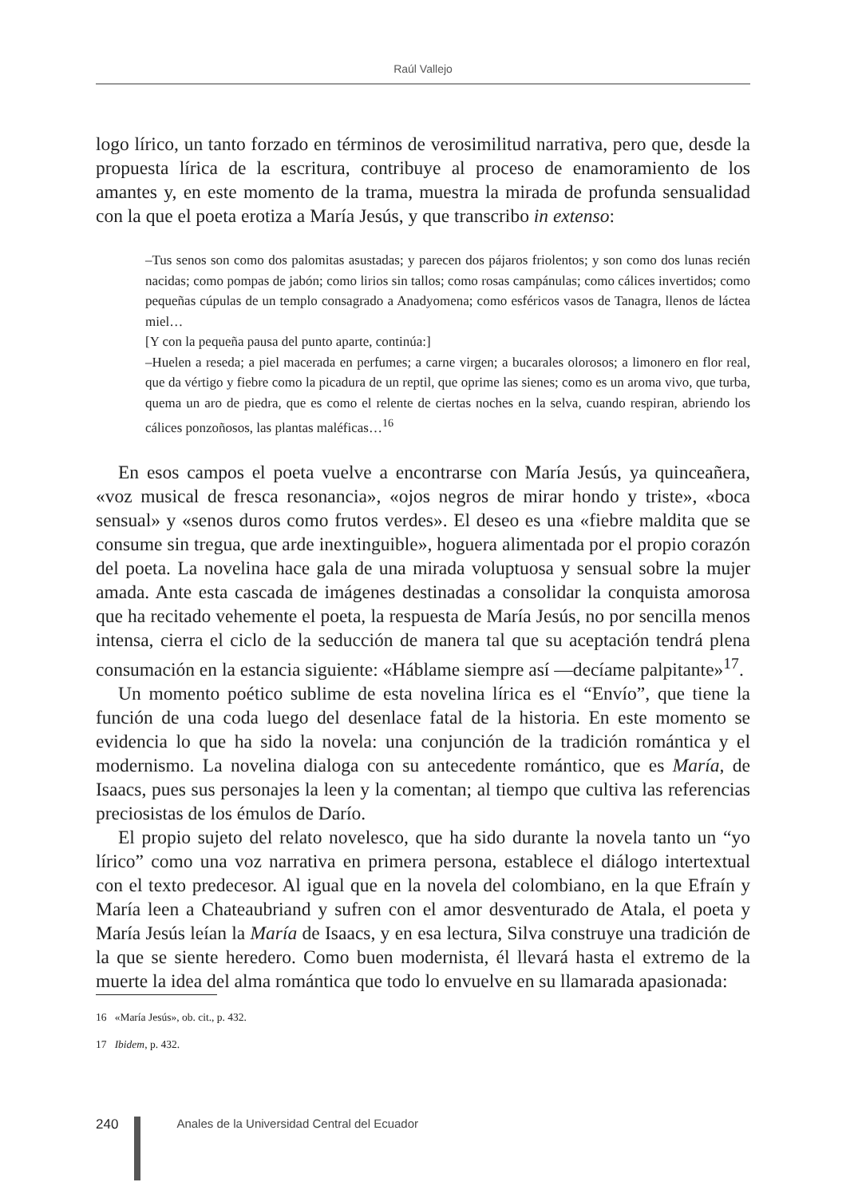Raúl Vallejo
logo lírico, un tanto forzado en términos de verosimilitud narrativa, pero que, desde la propuesta lírica de la escritura, contribuye al proceso de enamoramiento de los amantes y, en este momento de la trama, muestra la mirada de profunda sensualidad con la que el poeta erotiza a María Jesús, y que transcribo in extenso:
–Tus senos son como dos palomitas asustadas; y parecen dos pájaros friolentos; y son como dos lunas recién nacidas; como pompas de jabón; como lirios sin tallos; como rosas campánulas; como cálices invertidos; como pequeñas cúpulas de un templo consagrado a Anadyomena; como esféricos vasos de Tanagra, llenos de láctea miel…
[Y con la pequeña pausa del punto aparte, continúa:]
–Huelen a reseda; a piel macerada en perfumes; a carne virgen; a bucarales olorosos; a limonero en flor real, que da vértigo y fiebre como la picadura de un reptil, que oprime las sienes; como es un aroma vivo, que turba, quema un aro de piedra, que es como el relente de ciertas noches en la selva, cuando respiran, abriendo los cálices ponzoñosos, las plantas maléficas…<sup>16</sup>
En esos campos el poeta vuelve a encontrarse con María Jesús, ya quinceañera, «voz musical de fresca resonancia», «ojos negros de mirar hondo y triste», «boca sensual» y «senos duros como frutos verdes». El deseo es una «fiebre maldita que se consume sin tregua, que arde inextinguible», hoguera alimentada por el propio corazón del poeta. La novelina hace gala de una mirada voluptuosa y sensual sobre la mujer amada. Ante esta cascada de imágenes destinadas a consolidar la conquista amorosa que ha recitado vehemente el poeta, la respuesta de María Jesús, no por sencilla menos intensa, cierra el ciclo de la seducción de manera tal que su aceptación tendrá plena consumación en la estancia siguiente: «Háblame siempre así —decíame palpitante»<sup>17</sup>.
Un momento poético sublime de esta novelina lírica es el “Envío”, que tiene la función de una coda luego del desenlace fatal de la historia. En este momento se evidencia lo que ha sido la novela: una conjunción de la tradición romántica y el modernismo. La novelina dialoga con su antecedente romántico, que es María, de Isaacs, pues sus personajes la leen y la comentan; al tiempo que cultiva las referencias preciosistas de los émulos de Darío.
El propio sujeto del relato novelesco, que ha sido durante la novela tanto un “yo lírico” como una voz narrativa en primera persona, establece el diálogo intertextual con el texto predecesor. Al igual que en la novela del colombiano, en la que Efraín y María leen a Chateaubriand y sufren con el amor desventurado de Atala, el poeta y María Jesús leían la María de Isaacs, y en esa lectura, Silva construye una tradición de la que se siente heredero. Como buen modernista, él llevará hasta el extremo de la muerte la idea del alma romántica que todo lo envuelve en su llamarada apasionada:
16 «María Jesús», ob. cit., p. 432.
17 Ibidem, p. 432.
240 Anales de la Universidad Central del Ecuador